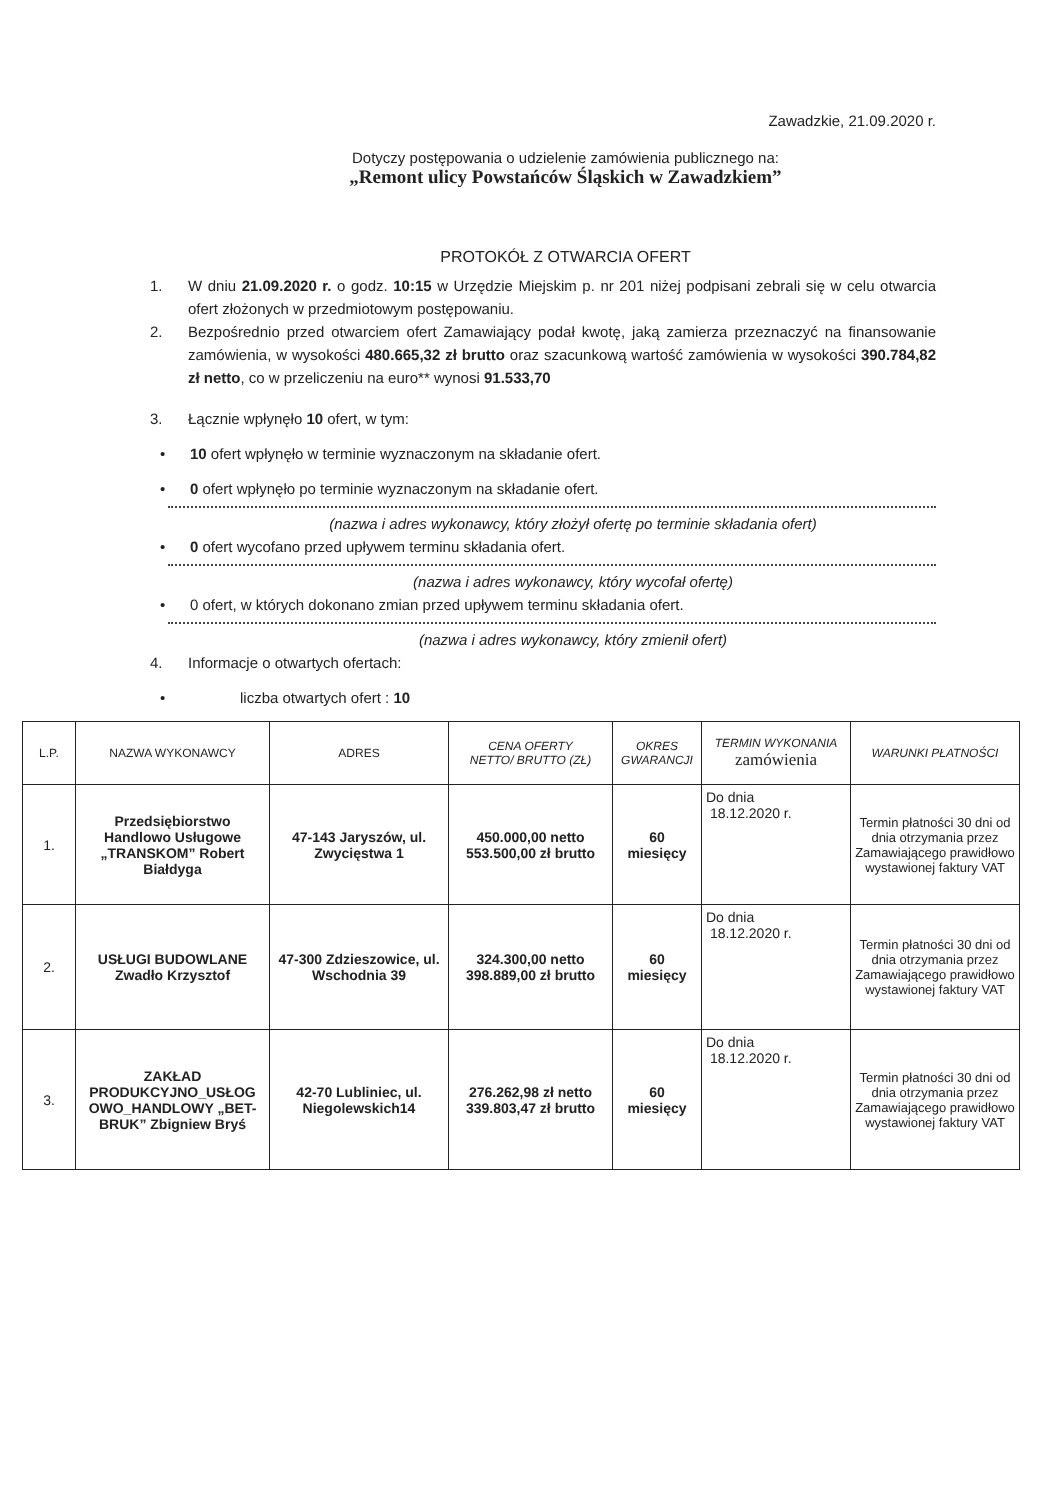Zawadzkie, 21.09.2020 r.
Dotyczy postępowania o udzielenie zamówienia publicznego na:
„Remont ulicy Powstańców Śląskich w Zawadzkiem”
PROTOKÓŁ Z OTWARCIA OFERT
1. W dniu 21.09.2020 r. o godz. 10:15 w Urzędzie Miejskim p. nr 201 niżej podpisani zebrali się w celu otwarcia ofert złożonych w przedmiotowym postępowaniu.
2. Bezpośrednio przed otwarciem ofert Zamawiający podał kwotę, jaką zamierza przeznaczyć na finansowanie zamówienia, w wysokości 480.665,32 zł brutto oraz szacunkową wartość zamówienia w wysokości 390.784,82 zł netto, co w przeliczeniu na euro** wynosi 91.533,70
3. Łącznie wpłynęło 10 ofert, w tym:
• 10 ofert wpłynęło w terminie wyznaczonym na składanie ofert.
• 0 ofert wpłynęło po terminie wyznaczonym na składanie ofert.
(nazwa i adres wykonawcy, który złożył ofertę po terminie składania ofert)
• 0 ofert wycofano przed upływem terminu składania ofert.
(nazwa i adres wykonawcy, który wycofał ofertę)
• 0 ofert, w których dokonano zmian przed upływem terminu składania ofert.
(nazwa i adres wykonawcy, który zmienił ofert)
4. Informacje o otwartych ofertach:
• liczba otwartych ofert : 10
| L.P. | NAZWA WYKONAWCY | ADRES | CENA OFERTY NETTO/ BRUTTO (ZŁ) | OKRES GWARANCJI | TERMIN WYKONANIA zamówienia | WARUNKI PŁATNOŚCI |
| --- | --- | --- | --- | --- | --- | --- |
| 1. | Przedsiębiorstwo Handlowo Usługowe „TRANSKOM” Robert Białdyga | 47-143 Jaryszów, ul. Zwycięstwa 1 | 450.000,00 netto 553.500,00 zł brutto | 60 miesięcy | Do dnia 18.12.2020 r. | Termin płatności 30 dni od dnia otrzymania przez Zamawiającego prawidłowo wystawionej faktury VAT |
| 2. | USŁUGI BUDOWLANE Zwadło Krzysztof | 47-300 Zdzieszowice, ul. Wschodnia 39 | 324.300,00 netto 398.889,00 zł brutto | 60 miesięcy | Do dnia 18.12.2020 r. | Termin płatności 30 dni od dnia otrzymania przez Zamawiającego prawidłowo wystawionej faktury VAT |
| 3. | ZAKŁAD PRODUKCYJNO_USŁOG OWO_HANDLOWY „BET-BRUK” Zbigniew Bryś | 42-70 Lubliniec, ul. Niegolewskich14 | 276.262,98 zł netto 339.803,47 zł brutto | 60 miesięcy | Do dnia 18.12.2020 r. | Termin płatności 30 dni od dnia otrzymania przez Zamawiającego prawidłowo wystawionej faktury VAT |